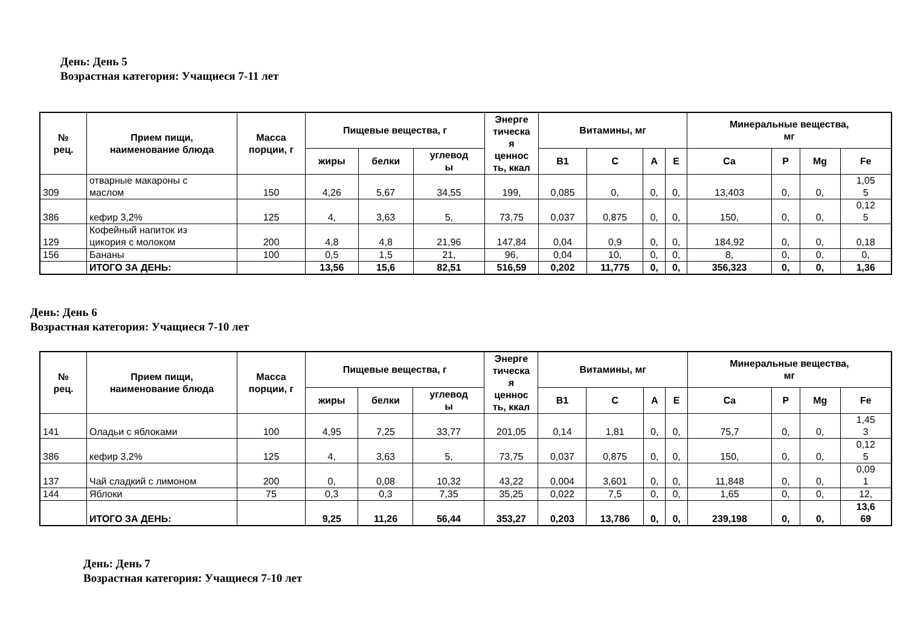День: День 5
Возрастная категория: Учащиеся 7-11 лет
| № рец. | Прием пищи, наименование блюда | Масса порции, г | Пищевые вещества, г | | | Энерге тическа я ценнос ть, ккал | Витамины, мг | | | | Минеральные вещества, мг | | | |
| --- | --- | --- | --- | --- | --- | --- | --- | --- | --- | --- | --- | --- | --- | --- |
| | | | жиры | белки | углевод ы | | B1 | C | A | E | Ca | P | Mg | Fe |
| 309 | отварные макароны с маслом | 150 | 4,26 | 5,67 | 34,55 | 199, | 0,085 | 0, | 0, | 0, | 13,403 | 0, | 0, | 1,05 5 |
| 386 | кефир 3,2% | 125 | 4, | 3,63 | 5, | 73,75 | 0,037 | 0,875 | 0, | 0, | 150, | 0, | 0, | 0,12 5 |
| 129 | Кофейный напиток из цикория с молоком | 200 | 4,8 | 4,8 | 21,96 | 147,84 | 0,04 | 0,9 | 0, | 0, | 184,92 | 0, | 0, | 0,18 |
| 156 | Бананы | 100 | 0,5 | 1,5 | 21, | 96, | 0,04 | 10, | 0, | 0, | 8, | 0, | 0, | 0, |
| | ИТОГО ЗА ДЕНЬ: | | 13,56 | 15,6 | 82,51 | 516,59 | 0,202 | 11,775 | 0, | 0, | 356,323 | 0, | 0, | 1,36 |
День: День 6
Возрастная категория: Учащиеся 7-10 лет
| № рец. | Прием пищи, наименование блюда | Масса порции, г | Пищевые вещества, г | | | Энерге тическа я ценнос ть, ккал | Витамины, мг | | | | Минеральные вещества, мг | | | |
| --- | --- | --- | --- | --- | --- | --- | --- | --- | --- | --- | --- | --- | --- | --- |
| | | | жиры | белки | углевод ы | | B1 | C | A | E | Ca | P | Mg | Fe |
| 141 | Оладьи с яблоками | 100 | 4,95 | 7,25 | 33,77 | 201,05 | 0,14 | 1,81 | 0, | 0, | 75,7 | 0, | 0, | 1,45 3 |
| 386 | кефир 3,2% | 125 | 4, | 3,63 | 5, | 73,75 | 0,037 | 0,875 | 0, | 0, | 150, | 0, | 0, | 0,12 5 |
| 137 | Чай сладкий с лимоном | 200 | 0, | 0,08 | 10,32 | 43,22 | 0,004 | 3,601 | 0, | 0, | 11,848 | 0, | 0, | 0,09 1 |
| 144 | Яблоки | 75 | 0,3 | 0,3 | 7,35 | 35,25 | 0,022 | 7,5 | 0, | 0, | 1,65 | 0, | 0, | 12, |
| | ИТОГО ЗА ДЕНЬ: | | 9,25 | 11,26 | 56,44 | 353,27 | 0,203 | 13,786 | 0, | 0, | 239,198 | 0, | 0, | 13,6 69 |
День: День 7
Возрастная категория: Учащиеся 7-10 лет